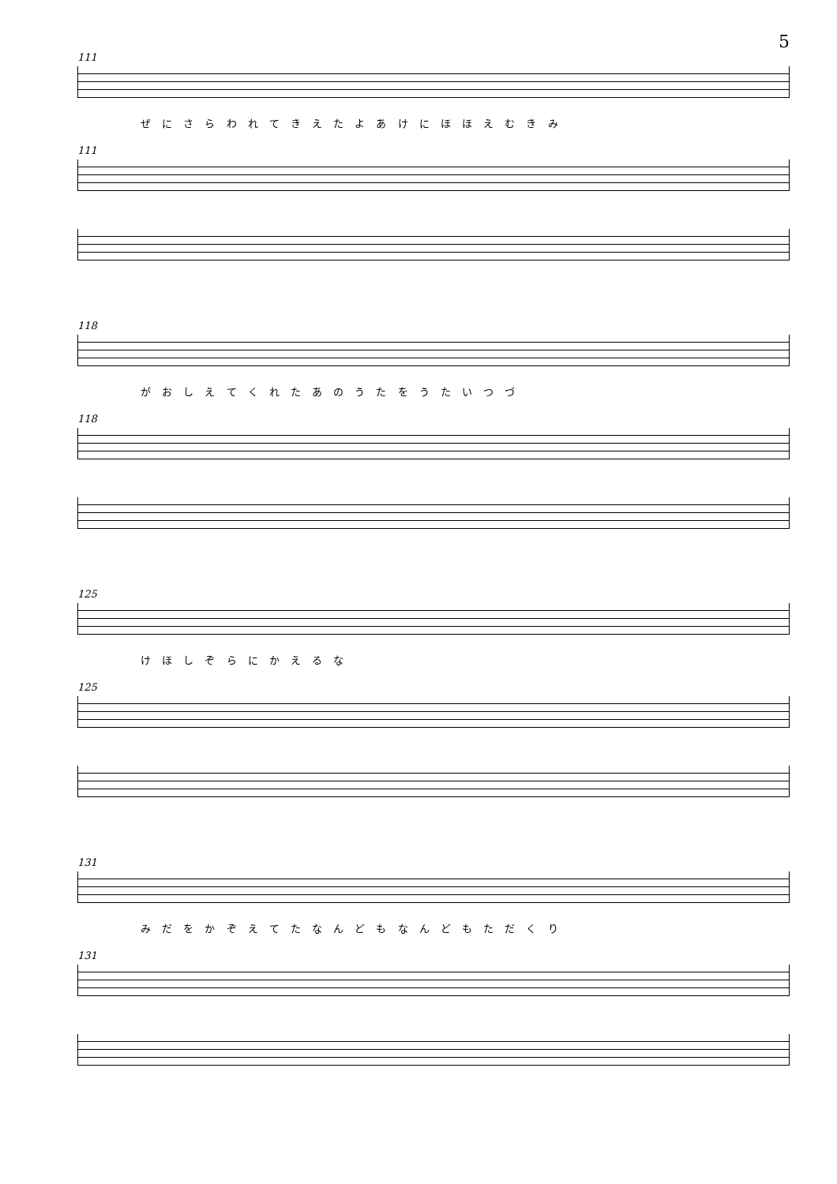5
111
ぜ に さ ら わ れ て き え た よ あ け に ほ ほ え む き み
111
118
が お し え て く れ た あ の う た を う た い つ づ
118
125
け ほ し ぞ ら に か え る な
125
131
み だ を か ぞ え て た な ん ど も な ん ど も た だ く り
131